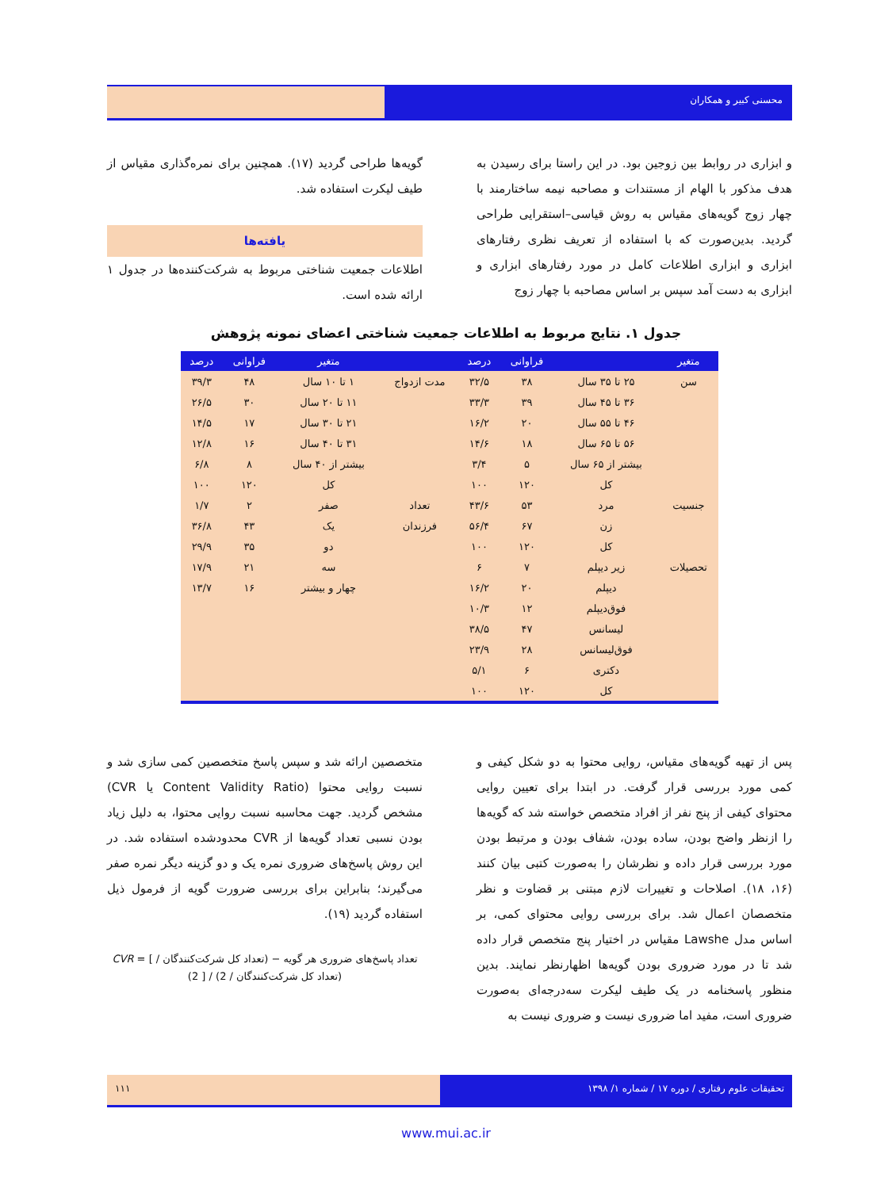محسنی کبیر و همکاران
و ابزاری در روابط بین زوجین بود. در این راستا برای رسیدن به هدف مذکور با الهام از مستندات و مصاحبه نیمه ساختارمند با چهار زوج گویه‌های مقیاس به روش قیاسی–استقرایی طراحی گردید. بدین‌صورت که با استفاده از تعریف نظری رفتارهای ابزاری و ابزاری اطلاعات کامل در مورد رفتارهای ابزاری و ابزاری به دست آمد سپس بر اساس مصاحبه با چهار زوج
گویه‌ها طراحی گردید (۱۷). همچنین برای نمره‌گذاری مقیاس از طیف لیکرت استفاده شد.
یافته‌ها
اطلاعات جمعیت شناختی مربوط به شرکت‌کننده‌ها در جدول ۱ ارائه شده است.
جدول ۱. نتایج مربوط به اطلاعات جمعیت شناختی اعضای نمونه پژوهش
| متغیر | | فراوانی | درصد | | متغیر | فراوانی | درصد |
| --- | --- | --- | --- | --- | --- | --- | --- |
| سن | ۲۵ تا ۳۵ سال | ۳۸ | ۳۲/۵ | مدت ازدواج | ۱ تا ۱۰ سال | ۴۸ | ۳۹/۳ |
| | ۳۶ تا ۴۵ سال | ۳۹ | ۳۳/۳ | | ۱۱ تا ۲۰ سال | ۳۰ | ۲۶/۵ |
| | ۴۶ تا ۵۵ سال | ۲۰ | ۱۶/۲ | | ۲۱ تا ۳۰ سال | ۱۷ | ۱۴/۵ |
| | ۵۶ تا ۶۵ سال | ۱۸ | ۱۴/۶ | | ۳۱ تا ۴۰ سال | ۱۶ | ۱۲/۸ |
| | بیشتر از ۶۵ سال | ۵ | ۳/۴ | | بیشتر از ۴۰ سال | ۸ | ۶/۸ |
| | کل | ۱۲۰ | ۱۰۰ | | کل | ۱۲۰ | ۱۰۰ |
| جنسیت | مرد | ۵۳ | ۴۳/۶ | تعداد | صفر | ۲ | ۱/۷ |
| | زن | ۶۷ | ۵۶/۴ | فرزندان | یک | ۴۳ | ۳۶/۸ |
| | کل | ۱۲۰ | ۱۰۰ | | دو | ۳۵ | ۲۹/۹ |
| تحصیلات | زیر دیپلم | ۷ | ۶ | | سه | ۲۱ | ۱۷/۹ |
| | دیپلم | ۲۰ | ۱۶/۲ | | چهار و بیشتر | ۱۶ | ۱۳/۷ |
| | فوق‌دیپلم | ۱۲ | ۱۰/۳ | | | | |
| | لیسانس | ۴۷ | ۳۸/۵ | | | | |
| | فوق‌لیسانس | ۲۸ | ۲۳/۹ | | | | |
| | دکتری | ۶ | ۵/۱ | | | | |
| | کل | ۱۲۰ | ۱۰۰ | | | | |
پس از تهیه گویه‌های مقیاس، روایی محتوا به دو شکل کیفی و کمی مورد بررسی قرار گرفت. در ابتدا برای تعیین روایی محتوای کیفی از پنج نفر از افراد متخصص خواسته شد که گویه‌ها را ازنظر واضح بودن، ساده بودن، شفاف بودن و مرتبط بودن مورد بررسی قرار داده و نظرشان را به‌صورت کتبی بیان کنند (۱۶، ۱۸). اصلاحات و تغییرات لازم مبتنی بر قضاوت و نظر متخصصان اعمال شد. برای بررسی روایی محتوای کمی، بر اساس مدل Lawshe مقیاس در اختیار پنج متخصص قرار داده شد تا در مورد ضروری بودن گویه‌ها اظهارنظر نمایند. بدین منظور پاسخنامه در یک طیف لیکرت سه‌درجه‌ای به‌صورت ضروری است، مفید اما ضروری نیست و ضروری نیست به
متخصصین ارائه شد و سپس پاسخ متخصصین کمی سازی شد و نسبت روایی محتوا (Content Validity Ratio یا CVR) مشخص گردید. جهت محاسبه نسبت روایی محتوا، به دلیل زیاد بودن نسبی تعداد گویه‌ها از CVR محدودشده استفاده شد. در این روش پاسخ‌های ضروری نمره یک و دو گزینه دیگر نمره صفر می‌گیرند؛ بنابراین برای بررسی ضرورت گویه از فرمول ذیل استفاده گردید (۱۹).
CVR = [ تعداد پاسخ‌های ضروری هر گویه − (تعداد کل شرکت‌کنندگان / 2) ] / (تعداد کل شرکت‌کنندگان / 2)
تحقیقات علوم رفتاری / دوره ۱۷ / شماره ۱/ ۱۳۹۸
۱۱۱
www.mui.ac.ir